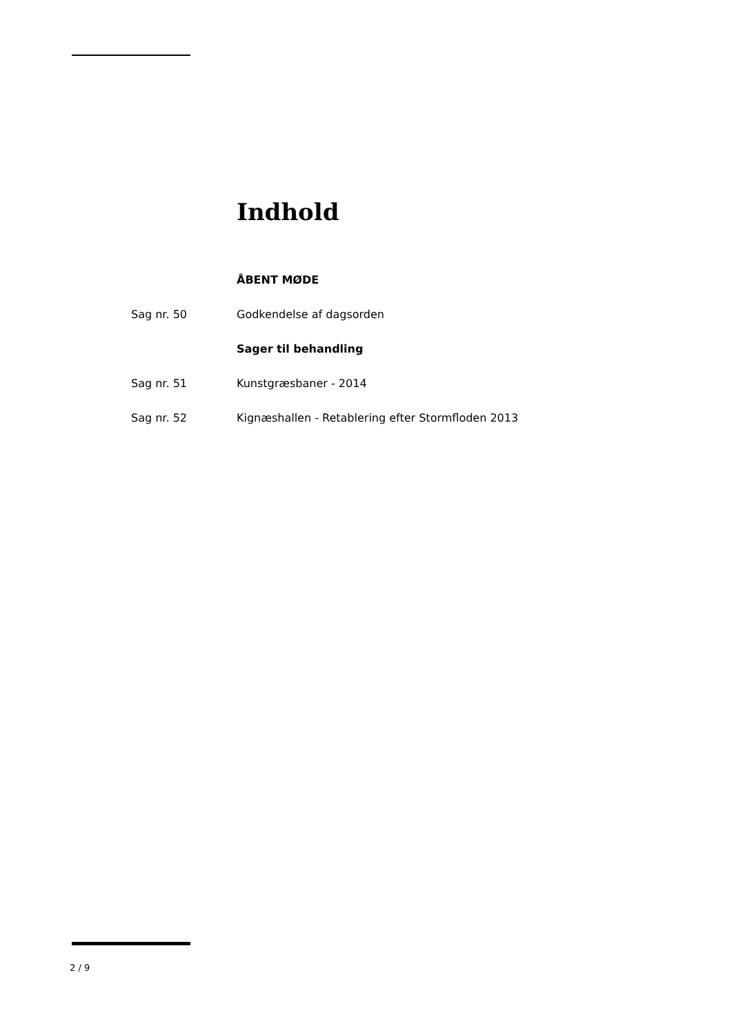Indhold
ÅBENT MØDE
Sag nr. 50 Godkendelse af dagsorden
Sager til behandling
Sag nr. 51 Kunstgræsbaner - 2014
Sag nr. 52 Kignæshallen - Retablering efter Stormfloden 2013
2 / 9